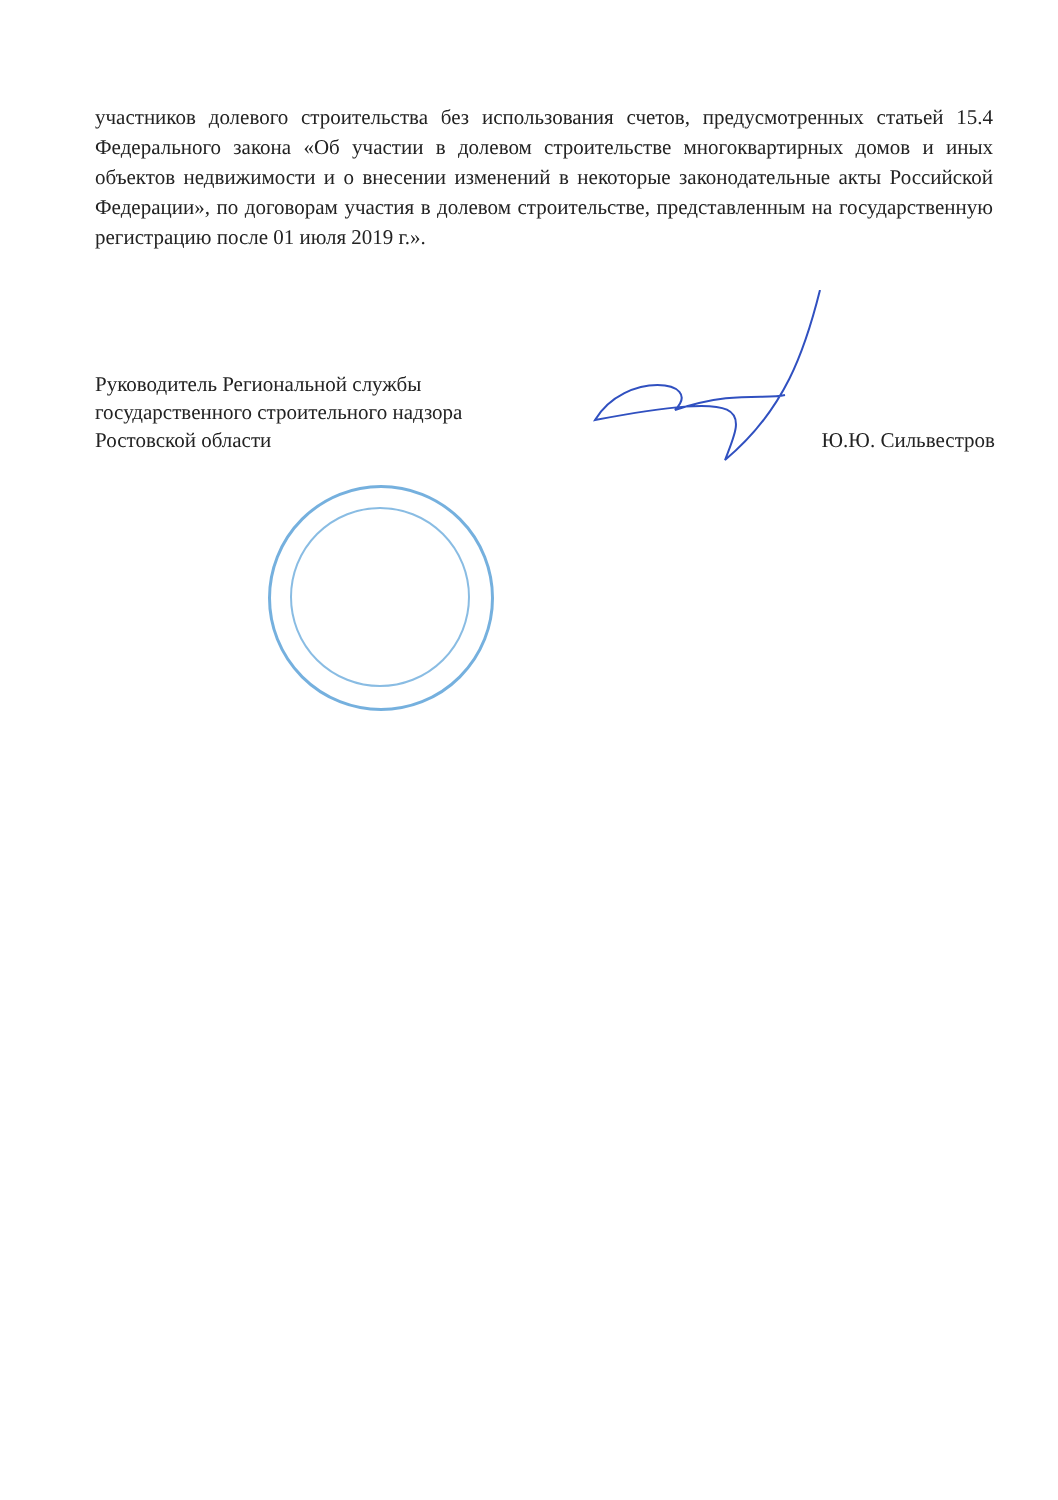участников долевого строительства без использования счетов, предусмотренных статьей 15.4 Федерального закона «Об участии в долевом строительстве многоквартирных домов и иных объектов недвижимости и о внесении изменений в некоторые законодательные акты Российской Федерации», по договорам участия в долевом строительстве, представленным на государственную регистрацию после 01 июля 2019 г.».
Руководитель Региональной службы
государственного строительного надзора
Ростовской области
Ю.Ю. Сильвестров